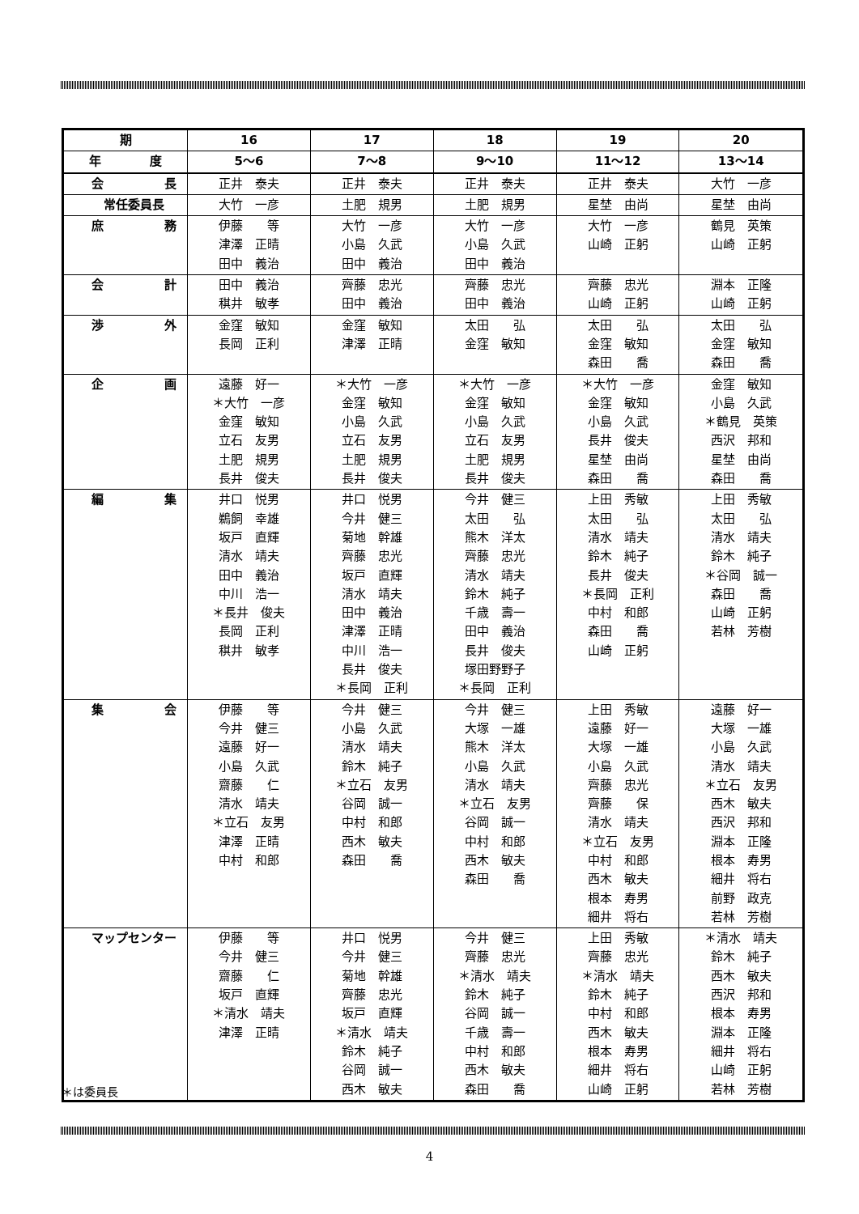| 期 | 16 | 17 | 18 | 19 | 20 |
| --- | --- | --- | --- | --- | --- |
| 年 度 | 5～6 | 7～8 | 9～10 | 11～12 | 13～14 |
| 会 長 | 正井 泰夫 | 正井 泰夫 | 正井 泰夫 | 正井 泰夫 | 大竹 一彦 |
| 常任委員長 | 大竹 一彦 | 土肥 規男 | 土肥 規男 | 星埜 由尚 | 星埜 由尚 |
| 庶 務 | 伊藤 等 津澤 正晴 田中 義治 | 大竹 一彦 小島 久武 田中 義治 | 大竹 一彦 小島 久武 田中 義治 | 大竹 一彦 山崎 正躬 | 鶴見 英策 山崎 正躬 |
| 会 計 | 田中 義治 稘井 敏孝 | 齊藤 忠光 田中 義治 | 齊藤 忠光 田中 義治 | 齊藤 忠光 山崎 正躬 | 淵本 正隆 山崎 正躬 |
| 渉 外 | 金窪 敏知 長岡 正利 | 金窪 敏知 津澤 正晴 | 太田 弘 金窪 敏知 | 太田 弘 金窪 敏知 森田 喬 | 太田 弘 金窪 敏知 森田 喬 |
| 企 画 | 遠藤 好一 ＊大竹 一彦 金窪 敏知 立石 友男 土肥 規男 長井 俊夫 | ＊大竹 一彦 金窪 敏知 小島 久武 立石 友男 土肥 規男 長井 俊夫 | ＊大竹 一彦 金窪 敏知 小島 久武 立石 友男 土肥 規男 長井 俊夫 | ＊大竹 一彦 金窪 敏知 小島 久武 長井 俊夫 星埜 由尚 森田 喬 | 金窪 敏知 小島 久武 ＊鶴見 英策 西沢 邦和 星埜 由尚 森田 喬 |
| 編 集 | 井口 悦男 鵜飼 幸雄 坂戸 直輝 清水 靖夫 田中 義治 中川 浩一 ＊長井 俊夫 長岡 正利 稘井 敏孝 | 井口 悦男 今井 健三 菊地 幹雄 齊藤 忠光 坂戸 直輝 清水 靖夫 田中 義治 津澤 正晴 中川 浩一 長井 俊夫 ＊長岡 正利 | 今井 健三 太田 弘 熊木 洋太 齊藤 忠光 清水 靖夫 鈴木 純子 千歳 壽一 田中 義治 長井 俊夫 塚田野野子 ＊長岡 正利 | 上田 秀敏 太田 弘 清水 靖夫 鈴木 純子 長井 俊夫 ＊長岡 正利 中村 和郎 森田 喬 山崎 正躬 | 上田 秀敏 太田 弘 清水 靖夫 鈴木 純子 ＊谷岡 誠一 森田 喬 山崎 正躬 若林 芳樹 |
| 集 会 | 伊藤 等 今井 健三 遠藤 好一 小島 久武 齋藤 仁 清水 靖夫 ＊立石 友男 津澤 正晴 中村 和郎 | 今井 健三 小島 久武 清水 靖夫 鈴木 純子 ＊立石 友男 谷岡 誠一 中村 和郎 西木 敏夫 森田 喬 | 今井 健三 大塚 一雄 熊木 洋太 小島 久武 清水 靖夫 ＊立石 友男 谷岡 誠一 中村 和郎 西木 敏夫 森田 喬 | 上田 秀敏 遠藤 好一 大塚 一雄 小島 久武 齊藤 忠光 齊藤 保 清水 靖夫 ＊立石 友男 中村 和郎 西木 敏夫 根本 寿男 細井 将右 | 遠藤 好一 大塚 一雄 小島 久武 清水 靖夫 ＊立石 友男 西木 敏夫 西沢 邦和 淵本 正隆 根本 寿男 細井 将右 前野 政克 若林 芳樹 |
| マップセンター | 伊藤 等 今井 健三 齋藤 仁 坂戸 直輝 ＊清水 靖夫 津澤 正晴 | 井口 悦男 今井 健三 菊地 幹雄 齊藤 忠光 坂戸 直輝 ＊清水 靖夫 鈴木 純子 谷岡 誠一 西木 敏夫 | 今井 健三 齊藤 忠光 ＊清水 靖夫 鈴木 純子 谷岡 誠一 千歳 壽一 中村 和郎 西木 敏夫 森田 喬 | 上田 秀敏 齊藤 忠光 ＊清水 靖夫 鈴木 純子 中村 和郎 西木 敏夫 根本 寿男 細井 将右 山崎 正躬 | ＊清水 靖夫 鈴木 純子 西木 敏夫 西沢 邦和 根本 寿男 淵本 正隆 細井 将右 山崎 正躬 若林 芳樹 |
＊は委員長
4